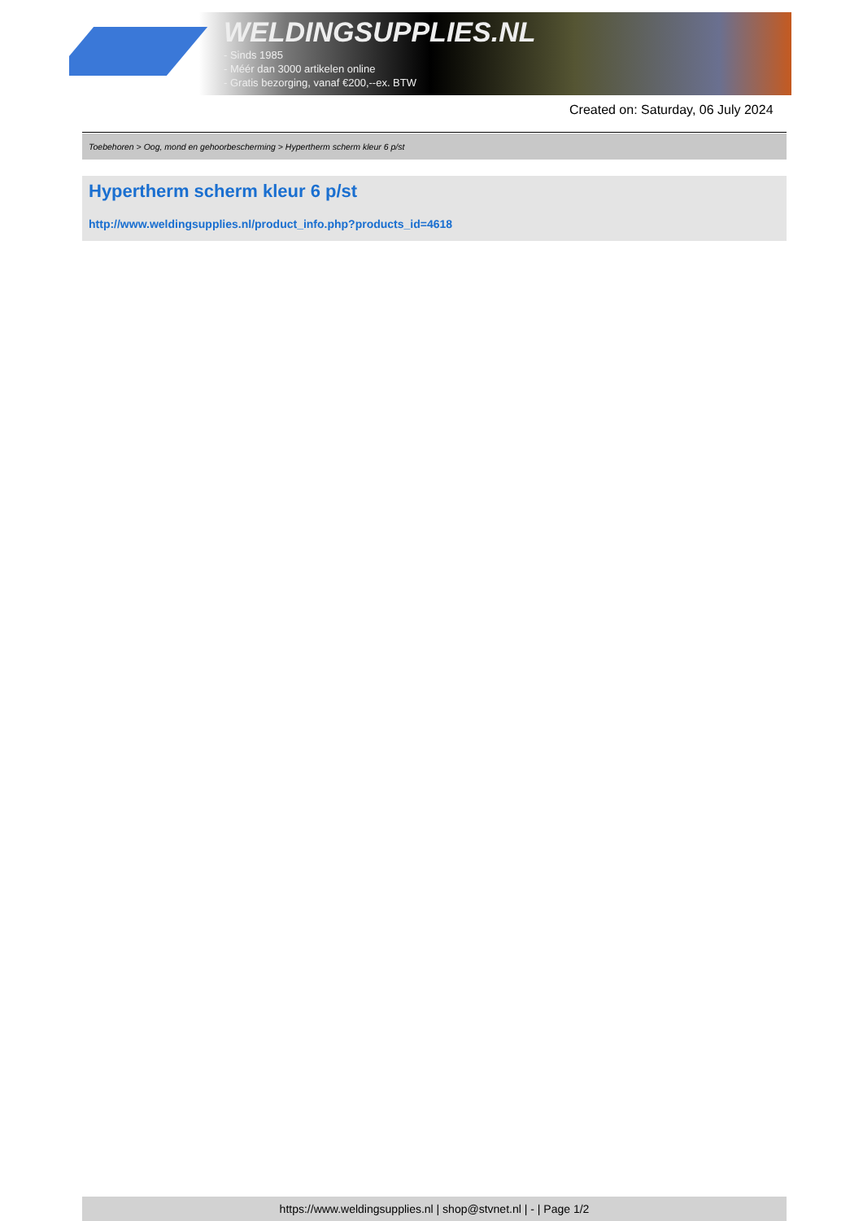WELDINGSUPPLIES.NL
- Sinds 1985
- Méér dan 3000 artikelen online
- Gratis bezorging, vanaf €200,--ex. BTW
Created on: Saturday, 06 July 2024
Toebehoren > Oog, mond en gehoorbescherming > Hypertherm scherm kleur 6 p/st
Hypertherm scherm kleur 6 p/st
http://www.weldingsupplies.nl/product_info.php?products_id=4618
https://www.weldingsupplies.nl | shop@stvnet.nl | - | Page 1/2